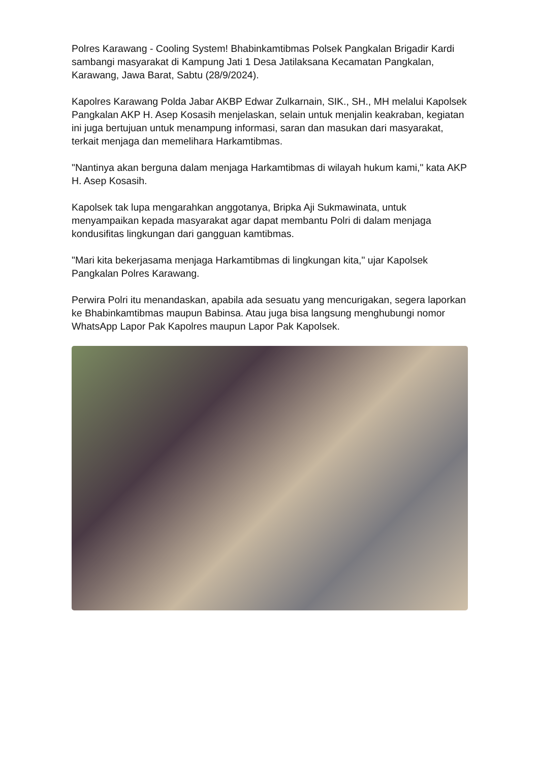Polres Karawang - Cooling System! Bhabinkamtibmas Polsek Pangkalan Brigadir Kardi sambangi masyarakat di Kampung Jati 1 Desa Jatilaksana Kecamatan Pangkalan, Karawang, Jawa Barat, Sabtu (28/9/2024).
Kapolres Karawang Polda Jabar AKBP Edwar Zulkarnain, SIK., SH., MH melalui Kapolsek Pangkalan AKP H. Asep Kosasih menjelaskan, selain untuk menjalin keakraban, kegiatan ini juga bertujuan untuk menampung informasi, saran dan masukan dari masyarakat, terkait menjaga dan memelihara Harkamtibmas.
"Nantinya akan berguna dalam menjaga Harkamtibmas di wilayah hukum kami," kata AKP H. Asep Kosasih.
Kapolsek tak lupa mengarahkan anggotanya, Bripka Aji Sukmawinata, untuk menyampaikan kepada masyarakat agar dapat membantu Polri di dalam menjaga kondusifitas lingkungan dari gangguan kamtibmas.
"Mari kita bekerjasama menjaga Harkamtibmas di lingkungan kita," ujar Kapolsek Pangkalan Polres Karawang.
Perwira Polri itu menandaskan, apabila ada sesuatu yang mencurigakan, segera laporkan ke Bhabinkamtibmas maupun Babinsa. Atau juga bisa langsung menghubungi nomor WhatsApp Lapor Pak Kapolres maupun Lapor Pak Kapolsek.